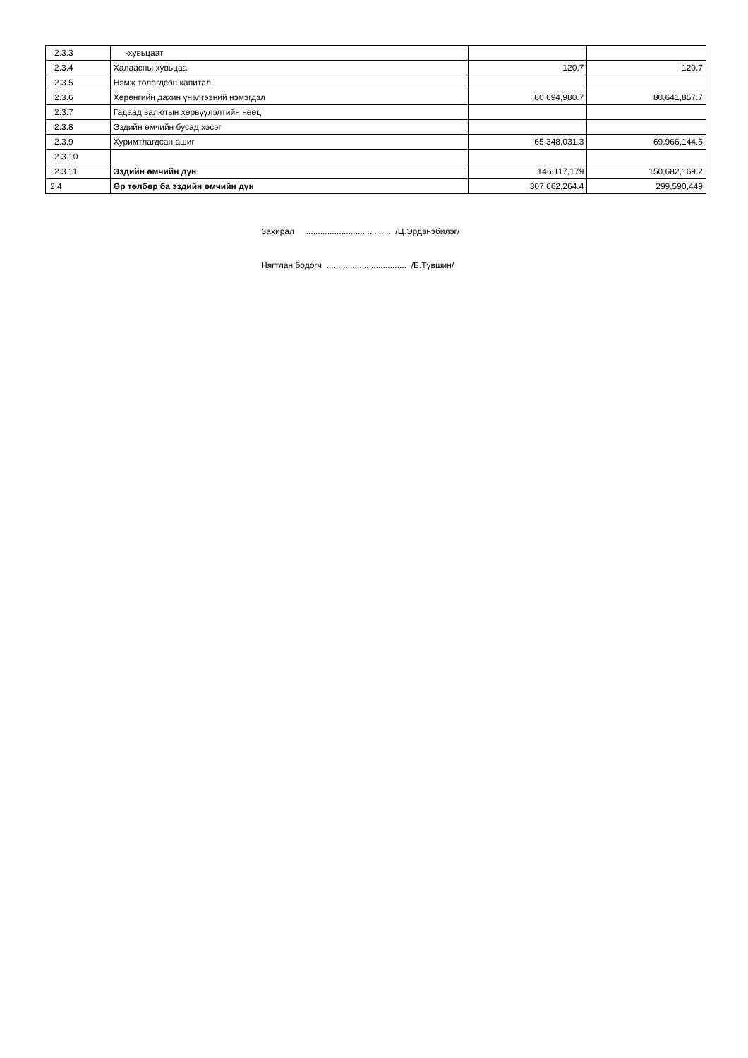| 2.3.3 | -хувьцаат | | |
| 2.3.4 | Халаасны хувьцаа | 120.7 | 120.7 |
| 2.3.5 | Нэмж төлөгдсөн капитал | | |
| 2.3.6 | Хөрөнгийн дахин үнэлгээний нэмэгдэл | 80,694,980.7 | 80,641,857.7 |
| 2.3.7 | Гадаад валютын хөрвүүлэлтийн нөөц | | |
| 2.3.8 | Эздийн өмчийн бусад хэсэг | | |
| 2.3.9 | Хуримтлагдсан ашиг | 65,348,031.3 | 69,966,144.5 |
| 2.3.10 | | | |
| 2.3.11 | Эздийн өмчийн дүн | 146,117,179 | 150,682,169.2 |
| 2.4 | Өр төлбөр ба эздийн өмчийн дүн | 307,662,264.4 | 299,590,449 |
Захирал .................................... /Ц.Эрдэнэбилэг/
Нягтлан бодогч .................................. /Б.Түвшин/